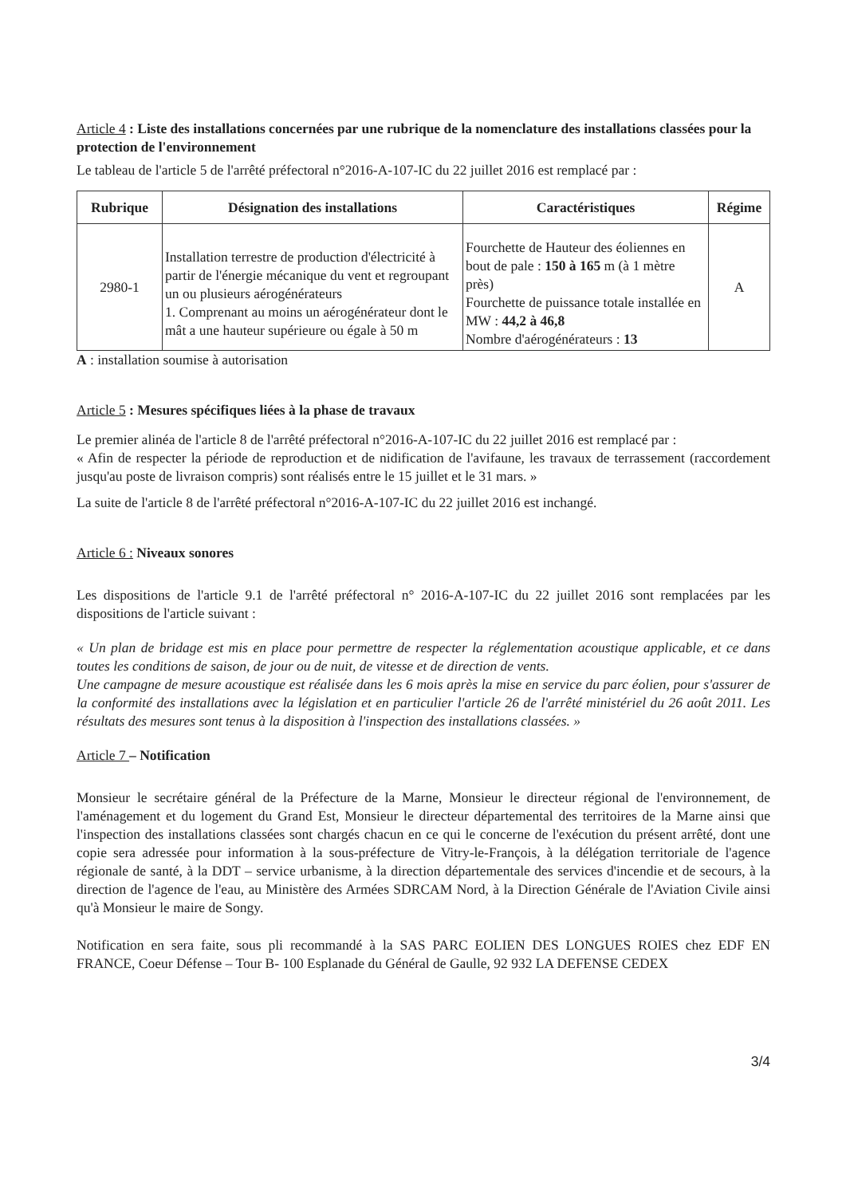Article 4 : Liste des installations concernées par une rubrique de la nomenclature des installations classées pour la protection de l'environnement
Le tableau de l'article 5 de l'arrêté préfectoral n°2016-A-107-IC du 22 juillet 2016 est remplacé par :
| Rubrique | Désignation des installations | Caractéristiques | Régime |
| --- | --- | --- | --- |
| 2980-1 | Installation terrestre de production d'électricité à partir de l'énergie mécanique du vent et regroupant un ou plusieurs aérogénérateurs 1. Comprenant au moins un aérogénérateur dont le mât a une hauteur supérieure ou égale à 50 m | Fourchette de Hauteur des éoliennes en bout de pale : 150 à 165 m (à 1 mètre près) Fourchette de puissance totale installée en MW : 44,2 à 46,8 Nombre d'aérogénérateurs : 13 | A |
A : installation soumise à autorisation
Article 5 : Mesures spécifiques liées à la phase de travaux
Le premier alinéa de l'article 8 de l'arrêté préfectoral n°2016-A-107-IC du 22 juillet 2016 est remplacé par :
« Afin de respecter la période de reproduction et de nidification de l'avifaune, les travaux de terrassement (raccordement jusqu'au poste de livraison compris) sont réalisés entre le 15 juillet et le 31 mars. »
La suite de l'article 8 de l'arrêté préfectoral n°2016-A-107-IC du 22 juillet 2016 est inchangé.
Article 6 : Niveaux sonores
Les dispositions de l'article 9.1 de l'arrêté préfectoral n° 2016-A-107-IC du 22 juillet 2016 sont remplacées par les dispositions de l'article suivant :
« Un plan de bridage est mis en place pour permettre de respecter la réglementation acoustique applicable, et ce dans toutes les conditions de saison, de jour ou de nuit, de vitesse et de direction de vents.
Une campagne de mesure acoustique est réalisée dans les 6 mois après la mise en service du parc éolien, pour s'assurer de la conformité des installations avec la législation et en particulier l'article 26 de l'arrêté ministériel du 26 août 2011. Les résultats des mesures sont tenus à la disposition à l'inspection des installations classées. »
Article 7 – Notification
Monsieur le secrétaire général de la Préfecture de la Marne, Monsieur le directeur régional de l'environnement, de l'aménagement et du logement du Grand Est, Monsieur le directeur départemental des territoires de la Marne ainsi que l'inspection des installations classées sont chargés chacun en ce qui le concerne de l'exécution du présent arrêté, dont une copie sera adressée pour information à la sous-préfecture de Vitry-le-François, à la délégation territoriale de l'agence régionale de santé, à la DDT – service urbanisme, à la direction départementale des services d'incendie et de secours, à la direction de l'agence de l'eau, au Ministère des Armées SDRCAM Nord, à la Direction Générale de l'Aviation Civile ainsi qu'à Monsieur le maire de Songy.
Notification en sera faite, sous pli recommandé à la SAS PARC EOLIEN DES LONGUES ROIES chez EDF EN FRANCE, Coeur Défense – Tour B- 100 Esplanade du Général de Gaulle, 92 932 LA DEFENSE CEDEX
3/4